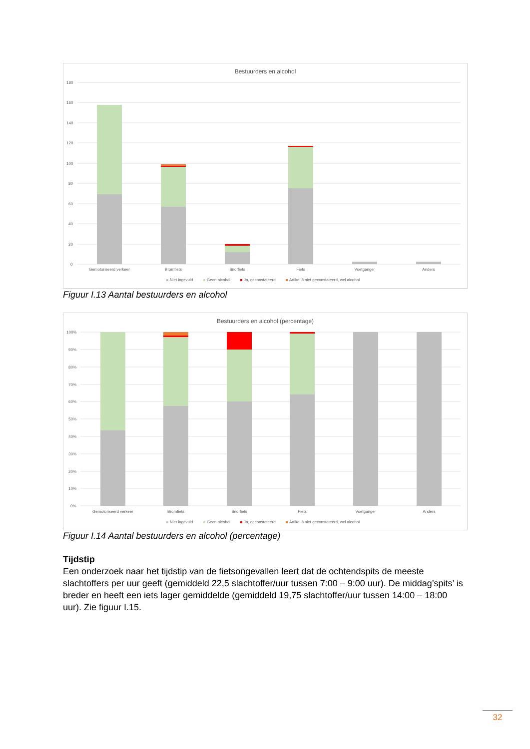Bestuurders en alcohol
180
160
140
120
100
80
60
40
20
0
Gemotoriseerd verkeer
Bromfiets
Snorfiets
Fiets
Voetganger
Anders
Niet ingevuld
Geen alcohol
Ja, geconstateerd
Artikel 8 niet geconstateerd, wel alcohol
Figuur I.13 Aantal bestuurders en alcohol
Bestuurders en alcohol (percentage)
100%
90%
80%
70%
60%
50%
40%
30%
20%
10%
0%
Gemotoriseerd verkeer
Bromfiets
Snorfiets
Fiets
Voetganger
Anders
Niet ingevuld
Geen alcohol
Ja, geconstateerd
Artikel 8 niet geconstateerd, wel alcohol
Figuur I.14 Aantal bestuurders en alcohol (percentage)
Tijdstip
Een onderzoek naar het tijdstip van de fietsongevallen leert dat de ochtendspits de meeste slachtoffers per uur geeft (gemiddeld 22,5 slachtoffer/uur tussen 7:00 – 9:00 uur). De middag’spits’ is breder en heeft een iets lager gemiddelde (gemiddeld 19,75 slachtoffer/uur tussen 14:00 – 18:00 uur). Zie figuur I.15.
32